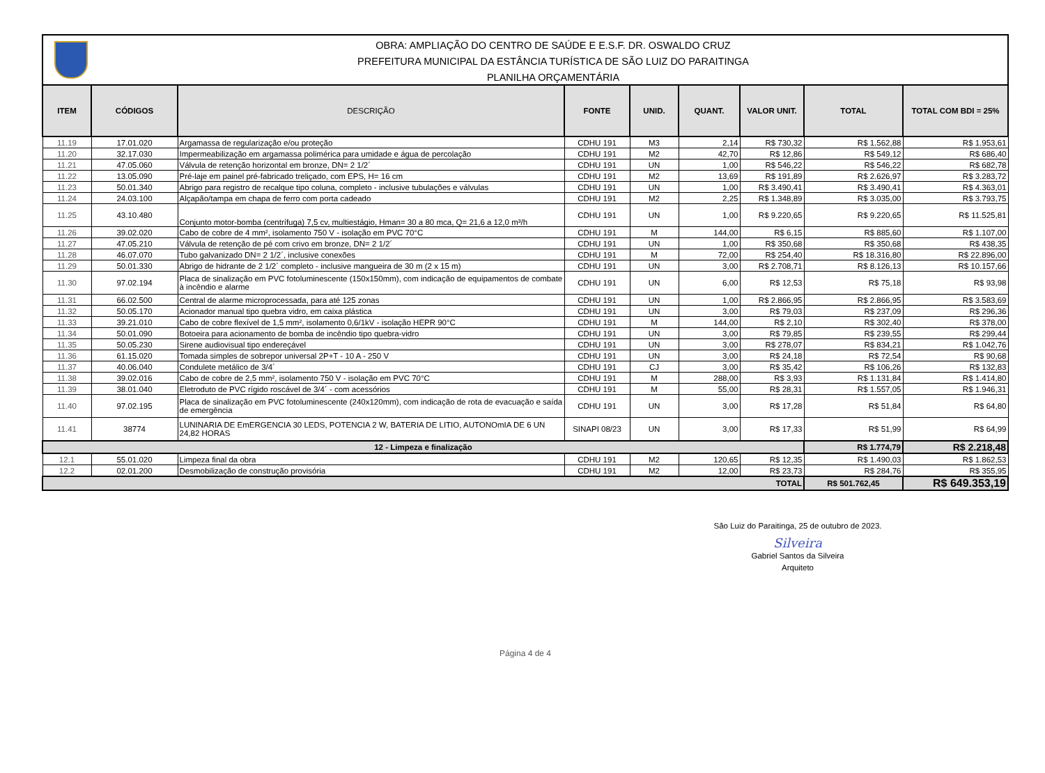OBRA: AMPLIAÇÃO DO CENTRO DE SAÚDE E E.S.F. DR. OSWALDO CRUZ
PREFEITURA MUNICIPAL DA ESTÂNCIA TURÍSTICA DE SÃO LUIZ DO PARAITINGA
PLANILHA ORÇAMENTÁRIA
| ITEM | CÓDIGOS | DESCRIÇÃO | FONTE | UNID. | QUANT. | VALOR UNIT. | TOTAL | TOTAL COM BDI = 25% |
| --- | --- | --- | --- | --- | --- | --- | --- | --- |
| 11.19 | 17.01.020 | Argamassa de regularização e/ou proteção | CDHU 191 | M3 | 2,14 | R$ 730,32 | R$ 1.562,88 | R$ 1.953,61 |
| 11.20 | 32.17.030 | Impermeabilização em argamassa polimérica para umidade e água de percolação | CDHU 191 | M2 | 42,70 | R$ 12,86 | R$ 549,12 | R$ 686,40 |
| 11.21 | 47.05.060 | Válvula de retenção horizontal em bronze, DN= 2 1/2´ | CDHU 191 | UN | 1,00 | R$ 546,22 | R$ 546,22 | R$ 682,78 |
| 11.22 | 13.05.090 | Pré-laje em painel pré-fabricado treliçado, com EPS, H= 16 cm | CDHU 191 | M2 | 13,69 | R$ 191,89 | R$ 2.626,97 | R$ 3.283,72 |
| 11.23 | 50.01.340 | Abrigo para registro de recalque tipo coluna, completo - inclusive tubulações e válvulas | CDHU 191 | UN | 1,00 | R$ 3.490,41 | R$ 3.490,41 | R$ 4.363,01 |
| 11.24 | 24.03.100 | Alçapão/tampa em chapa de ferro com porta cadeado | CDHU 191 | M2 | 2,25 | R$ 1.348,89 | R$ 3.035,00 | R$ 3.793,75 |
| 11.25 | 43.10.480 | Conjunto motor-bomba (centrífuga) 7,5 cv, multiestágio, Hman= 30 a 80 mca, Q= 21,6 a 12,0 m³/h | CDHU 191 | UN | 1,00 | R$ 9.220,65 | R$ 9.220,65 | R$ 11.525,81 |
| 11.26 | 39.02.020 | Cabo de cobre de 4 mm², isolamento 750 V - isolação em PVC 70°C | CDHU 191 | M | 144,00 | R$ 6,15 | R$ 885,60 | R$ 1.107,00 |
| 11.27 | 47.05.210 | Válvula de retenção de pé com crivo em bronze, DN= 2 1/2´ | CDHU 191 | UN | 1,00 | R$ 350,68 | R$ 350,68 | R$ 438,35 |
| 11.28 | 46.07.070 | Tubo galvanizado DN= 2 1/2´, inclusive conexões | CDHU 191 | M | 72,00 | R$ 254,40 | R$ 18.316,80 | R$ 22.896,00 |
| 11.29 | 50.01.330 | Abrigo de hidrante de 2 1/2´ completo - inclusive mangueira de 30 m (2 x 15 m) | CDHU 191 | UN | 3,00 | R$ 2.708,71 | R$ 8.126,13 | R$ 10.157,66 |
| 11.30 | 97.02.194 | Placa de sinalização em PVC fotoluminescente (150x150mm), com indicação de equipamentos de combate à incêndio e alarme | CDHU 191 | UN | 6,00 | R$ 12,53 | R$ 75,18 | R$ 93,98 |
| 11.31 | 66.02.500 | Central de alarme microprocessada, para até 125 zonas | CDHU 191 | UN | 1,00 | R$ 2.866,95 | R$ 2.866,95 | R$ 3.583,69 |
| 11.32 | 50.05.170 | Acionador manual tipo quebra vidro, em caixa plástica | CDHU 191 | UN | 3,00 | R$ 79,03 | R$ 237,09 | R$ 296,36 |
| 11.33 | 39.21.010 | Cabo de cobre flexível de 1,5 mm², isolamento 0,6/1kV - isolação HEPR 90°C | CDHU 191 | M | 144,00 | R$ 2,10 | R$ 302,40 | R$ 378,00 |
| 11.34 | 50.01.090 | Botoeira para acionamento de bomba de incêndio tipo quebra-vidro | CDHU 191 | UN | 3,00 | R$ 79,85 | R$ 239,55 | R$ 299,44 |
| 11.35 | 50.05.230 | Sirene audiovisual tipo endereçável | CDHU 191 | UN | 3,00 | R$ 278,07 | R$ 834,21 | R$ 1.042,76 |
| 11.36 | 61.15.020 | Tomada simples de sobrepor universal 2P+T - 10 A - 250 V | CDHU 191 | UN | 3,00 | R$ 24,18 | R$ 72,54 | R$ 90,68 |
| 11.37 | 40.06.040 | Condulete metálico de 3/4´ | CDHU 191 | CJ | 3,00 | R$ 35,42 | R$ 106,26 | R$ 132,83 |
| 11.38 | 39.02.016 | Cabo de cobre de 2,5 mm², isolamento 750 V - isolação em PVC 70°C | CDHU 191 | M | 288,00 | R$ 3,93 | R$ 1.131,84 | R$ 1.414,80 |
| 11.39 | 38.01.040 | Eletroduto de PVC rígido roscável de 3/4´ - com acessórios | CDHU 191 | M | 55,00 | R$ 28,31 | R$ 1.557,05 | R$ 1.946,31 |
| 11.40 | 97.02.195 | Placa de sinalização em PVC fotoluminescente (240x120mm), com indicação de rota de evacuação e saída de emergência | CDHU 191 | UN | 3,00 | R$ 17,28 | R$ 51,84 | R$ 64,80 |
| 11.41 | 38774 | LUNINARIA DE EmERGENCIA 30 LEDS, POTENCIA 2 W, BATERIA DE LITIO, AUTONOmIA DE 6 UN 24,82 HORAS | SINAPI 08/23 | UN | 3,00 | R$ 17,33 | R$ 51,99 | R$ 64,99 |
| 12 - Limpeza e finalização | | | | | | | R$ 1.774,79 | R$ 2.218,48 |
| 12.1 | 55.01.020 | Limpeza final da obra | CDHU 191 | M2 | 120,65 | R$ 12,35 | R$ 1.490,03 | R$ 1.862,53 |
| 12.2 | 02.01.200 | Desmobilização de construção provisória | CDHU 191 | M2 | 12,00 | R$ 23,73 | R$ 284,76 | R$ 355,95 |
| TOTAL | | | | | | | R$ 501.762,45 | R$ 649.353,19 |
São Luiz do Paraitinga, 25 de outubro de 2023.
Silveira
Gabriel Santos da Silveira
Arquiteto
Página 4 de 4